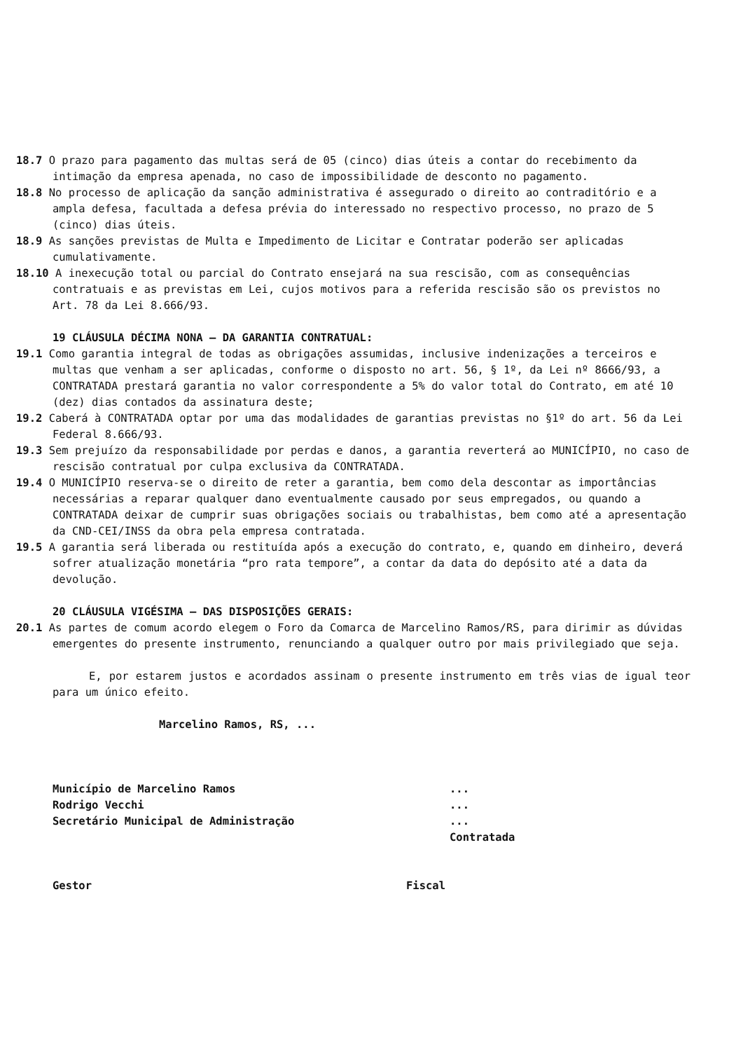18.7 O prazo para pagamento das multas será de 05 (cinco) dias úteis a contar do recebimento da intimação da empresa apenada, no caso de impossibilidade de desconto no pagamento.
18.8 No processo de aplicação da sanção administrativa é assegurado o direito ao contraditório e a ampla defesa, facultada a defesa prévia do interessado no respectivo processo, no prazo de 5 (cinco) dias úteis.
18.9 As sanções previstas de Multa e Impedimento de Licitar e Contratar poderão ser aplicadas cumulativamente.
18.10 A inexecução total ou parcial do Contrato ensejará na sua rescisão, com as consequências contratuais e as previstas em Lei, cujos motivos para a referida rescisão são os previstos no Art. 78 da Lei 8.666/93.
19 CLÁUSULA DÉCIMA NONA – DA GARANTIA CONTRATUAL:
19.1 Como garantia integral de todas as obrigações assumidas, inclusive indenizações a terceiros e multas que venham a ser aplicadas, conforme o disposto no art. 56, § 1º, da Lei nº 8666/93, a CONTRATADA prestará garantia no valor correspondente a 5% do valor total do Contrato, em até 10 (dez) dias contados da assinatura deste;
19.2 Caberá à CONTRATADA optar por uma das modalidades de garantias previstas no §1º do art. 56 da Lei Federal 8.666/93.
19.3 Sem prejuízo da responsabilidade por perdas e danos, a garantia reverterá ao MUNICÍPIO, no caso de rescisão contratual por culpa exclusiva da CONTRATADA.
19.4 O MUNICÍPIO reserva-se o direito de reter a garantia, bem como dela descontar as importâncias necessárias a reparar qualquer dano eventualmente causado por seus empregados, ou quando a CONTRATADA deixar de cumprir suas obrigações sociais ou trabalhistas, bem como até a apresentação da CND-CEI/INSS da obra pela empresa contratada.
19.5 A garantia será liberada ou restituída após a execução do contrato, e, quando em dinheiro, deverá sofrer atualização monetária “pro rata tempore”, a contar da data do depósito até a data da devolução.
20 CLÁUSULA VIGÉSIMA – DAS DISPOSIÇÕES GERAIS:
20.1 As partes de comum acordo elegem o Foro da Comarca de Marcelino Ramos/RS, para dirimir as dúvidas emergentes do presente instrumento, renunciando a qualquer outro por mais privilegiado que seja.
E, por estarem justos e acordados assinam o presente instrumento em três vias de igual teor para um único efeito.
Marcelino Ramos, RS, ...
Município de Marcelino Ramos ...
Rodrigo Vecchi ...
Secretário Municipal de Administração ...
Contratada
Gestor Fiscal